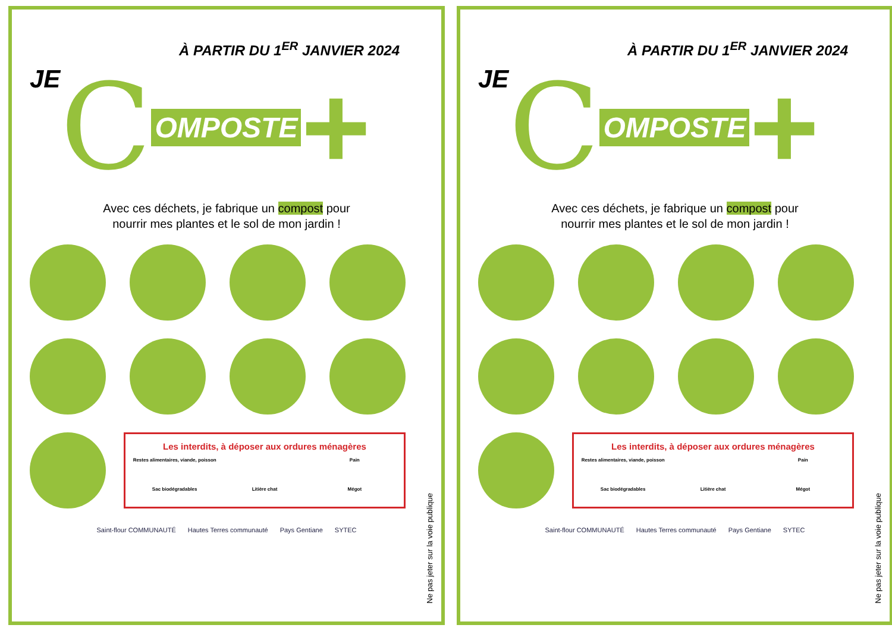À PARTIR DU 1<sup>ER</sup> JANVIER 2024
JE C OMPOSTE +
Avec ces déchets, je fabrique un compost pour
nourrir mes plantes et le sol de mon jardin !
Les interdits, à déposer aux ordures ménagères
Restes alimentaires, viande, poisson
Pain
Sac biodégradables
Litière chat
Mégot
Saint-flour COMMUNAUTÉ Hautes Terres communauté Pays Gentiane SYTEC
Ne pas jeter sur la voie publique
À PARTIR DU 1<sup>ER</sup> JANVIER 2024
JE C OMPOSTE +
Avec ces déchets, je fabrique un compost pour
nourrir mes plantes et le sol de mon jardin !
Les interdits, à déposer aux ordures ménagères
Restes alimentaires, viande, poisson
Pain
Sac biodégradables
Litière chat
Mégot
Saint-flour COMMUNAUTÉ Hautes Terres communauté Pays Gentiane SYTEC
Ne pas jeter sur la voie publique